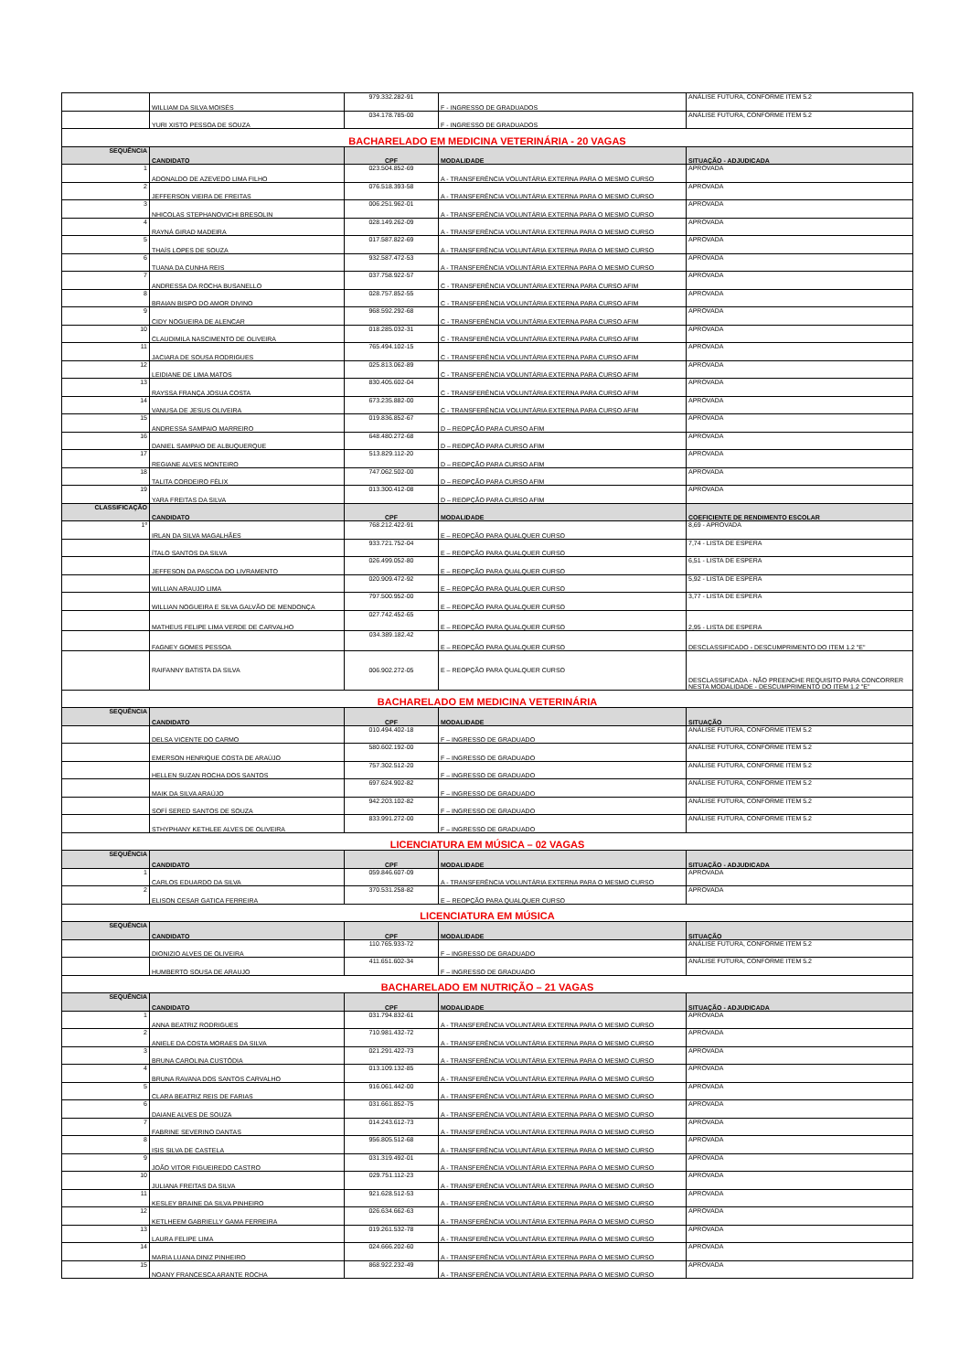| | WILLIAM DA SILVA MOISÉS | 979.332.282-91 | F - INGRESSO DE GRADUADOS | ANÁLISE FUTURA, CONFORME ITEM 5.2 |
| | YURI XISTO PESSOA DE SOUZA | 034.178.785-00 | F - INGRESSO DE GRADUADOS | ANÁLISE FUTURA, CONFORME ITEM 5.2 |
| BACHARELADO EM MEDICINA VETERINÁRIA - 20 VAGAS | | | | |
| SEQUÊNCIA | CANDIDATO | CPF | MODALIDADE | SITUAÇÃO - ADJUDICADA |
| 1 | ADONALDO DE AZEVEDO LIMA FILHO | 023.504.852-69 | A - TRANSFERÊNCIA VOLUNTÁRIA EXTERNA PARA O MESMO CURSO | APROVADA |
| 2 | JEFFERSON VIEIRA DE FREITAS | 076.518.393-58 | A - TRANSFERÊNCIA VOLUNTÁRIA EXTERNA PARA O MESMO CURSO | APROVADA |
| 3 | NHICOLAS STEPHANOVICHI BRESOLIN | 006.251.962-01 | A - TRANSFERÊNCIA VOLUNTÁRIA EXTERNA PARA O MESMO CURSO | APROVADA |
| 4 | RAYNÁ GIRAD MADEIRA | 028.149.262-09 | A - TRANSFERÊNCIA VOLUNTÁRIA EXTERNA PARA O MESMO CURSO | APROVADA |
| 5 | THAÍS LOPES DE SOUZA | 017.587.822-69 | A - TRANSFERÊNCIA VOLUNTÁRIA EXTERNA PARA O MESMO CURSO | APROVADA |
| 6 | TUANA DA CUNHA REIS | 932.587.472-53 | A - TRANSFERÊNCIA VOLUNTÁRIA EXTERNA PARA O MESMO CURSO | APROVADA |
| 7 | ANDRESSA DA ROCHA BUSANELLO | 037.758.922-57 | C - TRANSFERÊNCIA VOLUNTÁRIA EXTERNA PARA CURSO AFIM | APROVADA |
| 8 | BRAIAN BISPO DO AMOR DIVINO | 028.757.852-55 | C - TRANSFERÊNCIA VOLUNTÁRIA EXTERNA PARA CURSO AFIM | APROVADA |
| 9 | CIDY NOGUEIRA DE ALENCAR | 968.592.292-68 | C - TRANSFERÊNCIA VOLUNTÁRIA EXTERNA PARA CURSO AFIM | APROVADA |
| 10 | CLAUDIMILA NASCIMENTO DE OLIVEIRA | 018.285.032-31 | C - TRANSFERÊNCIA VOLUNTÁRIA EXTERNA PARA CURSO AFIM | APROVADA |
| 11 | JACIARA DE SOUSA RODRIGUES | 765.494.102-15 | C - TRANSFERÊNCIA VOLUNTÁRIA EXTERNA PARA CURSO AFIM | APROVADA |
| 12 | LEIDIANE DE LIMA MATOS | 025.813.062-89 | C - TRANSFERÊNCIA VOLUNTÁRIA EXTERNA PARA CURSO AFIM | APROVADA |
| 13 | RAYSSA FRANÇA JOSUA COSTA | 830.405.602-04 | C - TRANSFERÊNCIA VOLUNTÁRIA EXTERNA PARA CURSO AFIM | APROVADA |
| 14 | VANUSA DE JESUS OLIVEIRA | 673.235.882-00 | C - TRANSFERÊNCIA VOLUNTÁRIA EXTERNA PARA CURSO AFIM | APROVADA |
| 15 | ANDRESSA SAMPAIO MARREIRO | 019.836.852-67 | D – REOPÇÃO PARA CURSO AFIM | APROVADA |
| 16 | DANIEL SAMPAIO DE ALBUQUERQUE | 648.480.272-68 | D – REOPÇÃO PARA CURSO AFIM | APROVADA |
| 17 | REGIANE ALVES MONTEIRO | 513.829.112-20 | D – REOPÇÃO PARA CURSO AFIM | APROVADA |
| 18 | TALITA CORDEIRO FÉLIX | 747.062.502-00 | D – REOPÇÃO PARA CURSO AFIM | APROVADA |
| 19 | YARA FREITAS DA SILVA | 013.300.412-08 | D – REOPÇÃO PARA CURSO AFIM | APROVADA |
| CLASSIFICAÇÃO | CANDIDATO | CPF | MODALIDADE | COEFICIENTE DE RENDIMENTO ESCOLAR |
| 1º | IRLAN DA SILVA MAGALHÃES | 768.212.422-91 | E – REOPÇÃO PARA QUALQUER CURSO | 8,69 - APROVADA |
| | ÍTALO SANTOS DA SILVA | 933.721.752-04 | E – REOPÇÃO PARA QUALQUER CURSO | 7,74 - LISTA DE ESPERA |
| | JEFFESON DA PASCOA DO LIVRAMENTO | 026.499.052-80 | E – REOPÇÃO PARA QUALQUER CURSO | 6,51 - LISTA DE ESPERA |
| | WILLIAN ARAUJO LIMA | 020.909.472-92 | E – REOPÇÃO PARA QUALQUER CURSO | 5,92 - LISTA DE ESPERA |
| | WILLIAN NOGUEIRA E SILVA GALVÃO DE MENDONÇA | 797.500.952-00 | E – REOPÇÃO PARA QUALQUER CURSO | 3,77 - LISTA DE ESPERA |
| | MATHEUS FELIPE LIMA VERDE DE CARVALHO | 027.742.452-65 | E – REOPÇÃO PARA QUALQUER CURSO | 2,95 - LISTA DE ESPERA |
| | FAGNEY GOMES PESSOA | 034.389.182.42 | E – REOPÇÃO PARA QUALQUER CURSO | DESCLASSIFICADO - DESCUMPRIMENTO DO ITEM 1.2 "E" |
| | RAIFANNY BATISTA DA SILVA | 006.902.272-05 | E – REOPÇÃO PARA QUALQUER CURSO | DESCLASSIFICADA - NÃO PREENCHE REQUISITO PARA CONCORRER NESTA MODALIDADE - DESCUMPRIMENTO DO ITEM 1.2 "E" |
| BACHARELADO EM MEDICINA VETERINÁRIA | | | | |
| SEQUÊNCIA | CANDIDATO | CPF | MODALIDADE | SITUAÇÃO |
| | DELSA VICENTE DO CARMO | 010.494.402-18 | F – INGRESSO DE GRADUADO | ANÁLISE FUTURA, CONFORME ITEM 5.2 |
| | EMERSON HENRIQUE COSTA DE ARAÚJO | 580.602.192-00 | F – INGRESSO DE GRADUADO | ANÁLISE FUTURA, CONFORME ITEM 5.2 |
| | HELLEN SUZAN ROCHA DOS SANTOS | 757.302.512-20 | F – INGRESSO DE GRADUADO | ANÁLISE FUTURA, CONFORME ITEM 5.2 |
| | MAIK DA SILVA ARAÚJO | 697.624.902-82 | F – INGRESSO DE GRADUADO | ANÁLISE FUTURA, CONFORME ITEM 5.2 |
| | SOFÍ SERED SANTOS DE SOUZA | 942.203.102-82 | F – INGRESSO DE GRADUADO | ANÁLISE FUTURA, CONFORME ITEM 5.2 |
| | STHYPHANY KETHLEE ALVES DE OLIVEIRA | 833.991.272-00 | F – INGRESSO DE GRADUADO | ANÁLISE FUTURA, CONFORME ITEM 5.2 |
| LICENCIATURA EM MÚSICA – 02 VAGAS | | | | |
| SEQUÊNCIA | CANDIDATO | CPF | MODALIDADE | SITUAÇÃO - ADJUDICADA |
| 1 | CARLOS EDUARDO DA SILVA | 059.846.607-09 | A - TRANSFERÊNCIA VOLUNTÁRIA EXTERNA PARA O MESMO CURSO | APROVADA |
| 2 | ELISON CESAR GATICA FERREIRA | 370.531.258-82 | E – REOPÇÃO PARA QUALQUER CURSO | APROVADA |
| LICENCIATURA EM MÚSICA | | | | |
| SEQUÊNCIA | CANDIDATO | CPF | MODALIDADE | SITUAÇÃO |
| | DIONIZIO ALVES DE OLIVEIRA | 110.765.933-72 | F – INGRESSO DE GRADUADO | ANÁLISE FUTURA, CONFORME ITEM 5.2 |
| | HUMBERTO SOUSA DE ARAUJO | 411.651.602-34 | F – INGRESSO DE GRADUADO | ANÁLISE FUTURA, CONFORME ITEM 5.2 |
| BACHARELADO EM NUTRIÇÃO – 21 VAGAS | | | | |
| SEQUÊNCIA | CANDIDATO | CPF | MODALIDADE | SITUAÇÃO - ADJUDICADA |
| 1 | ANNA BEATRIZ RODRIGUES | 031.794.832-61 | A - TRANSFERÊNCIA VOLUNTÁRIA EXTERNA PARA O MESMO CURSO | APROVADA |
| 2 | ANIELE DA COSTA MORAES DA SILVA | 710.981.432-72 | A - TRANSFERÊNCIA VOLUNTÁRIA EXTERNA PARA O MESMO CURSO | APROVADA |
| 3 | BRUNA CAROLINA CUSTÓDIA | 021.291.422-73 | A - TRANSFERÊNCIA VOLUNTÁRIA EXTERNA PARA O MESMO CURSO | APROVADA |
| 4 | BRUNA RAVANA DOS SANTOS CARVALHO | 013.109.132-85 | A - TRANSFERÊNCIA VOLUNTÁRIA EXTERNA PARA O MESMO CURSO | APROVADA |
| 5 | CLARA BEATRIZ REIS DE FARIAS | 916.061.442-00 | A - TRANSFERÊNCIA VOLUNTÁRIA EXTERNA PARA O MESMO CURSO | APROVADA |
| 6 | DAIANE ALVES DE SOUZA | 031.661.852-75 | A - TRANSFERÊNCIA VOLUNTÁRIA EXTERNA PARA O MESMO CURSO | APROVADA |
| 7 | FABRINE SEVERINO DANTAS | 014.243.612-73 | A - TRANSFERÊNCIA VOLUNTÁRIA EXTERNA PARA O MESMO CURSO | APROVADA |
| 8 | ISIS SILVA DE CASTELA | 956.805.512-68 | A - TRANSFERÊNCIA VOLUNTÁRIA EXTERNA PARA O MESMO CURSO | APROVADA |
| 9 | JOÃO VITOR FIGUEIREDO CASTRO | 031.319.492-01 | A - TRANSFERÊNCIA VOLUNTÁRIA EXTERNA PARA O MESMO CURSO | APROVADA |
| 10 | JULIANA FREITAS DA SILVA | 029.751.112-23 | A - TRANSFERÊNCIA VOLUNTÁRIA EXTERNA PARA O MESMO CURSO | APROVADA |
| 11 | KESLEY BRAINE DA SILVA PINHEIRO | 921.628.512-53 | A - TRANSFERÊNCIA VOLUNTÁRIA EXTERNA PARA O MESMO CURSO | APROVADA |
| 12 | KETLHEEM GABRIELLY GAMA FERREIRA | 026.634.662-63 | A - TRANSFERÊNCIA VOLUNTÁRIA EXTERNA PARA O MESMO CURSO | APROVADA |
| 13 | LAURA FELIPE LIMA | 019.261.532-78 | A - TRANSFERÊNCIA VOLUNTÁRIA EXTERNA PARA O MESMO CURSO | APROVADA |
| 14 | MARIA LUANA DINIZ PINHEIRO | 024.666.202-60 | A - TRANSFERÊNCIA VOLUNTÁRIA EXTERNA PARA O MESMO CURSO | APROVADA |
| 15 | NOANY FRANCESCA ARANTE ROCHA | 868.922.232-49 | A - TRANSFERÊNCIA VOLUNTÁRIA EXTERNA PARA O MESMO CURSO | APROVADA |